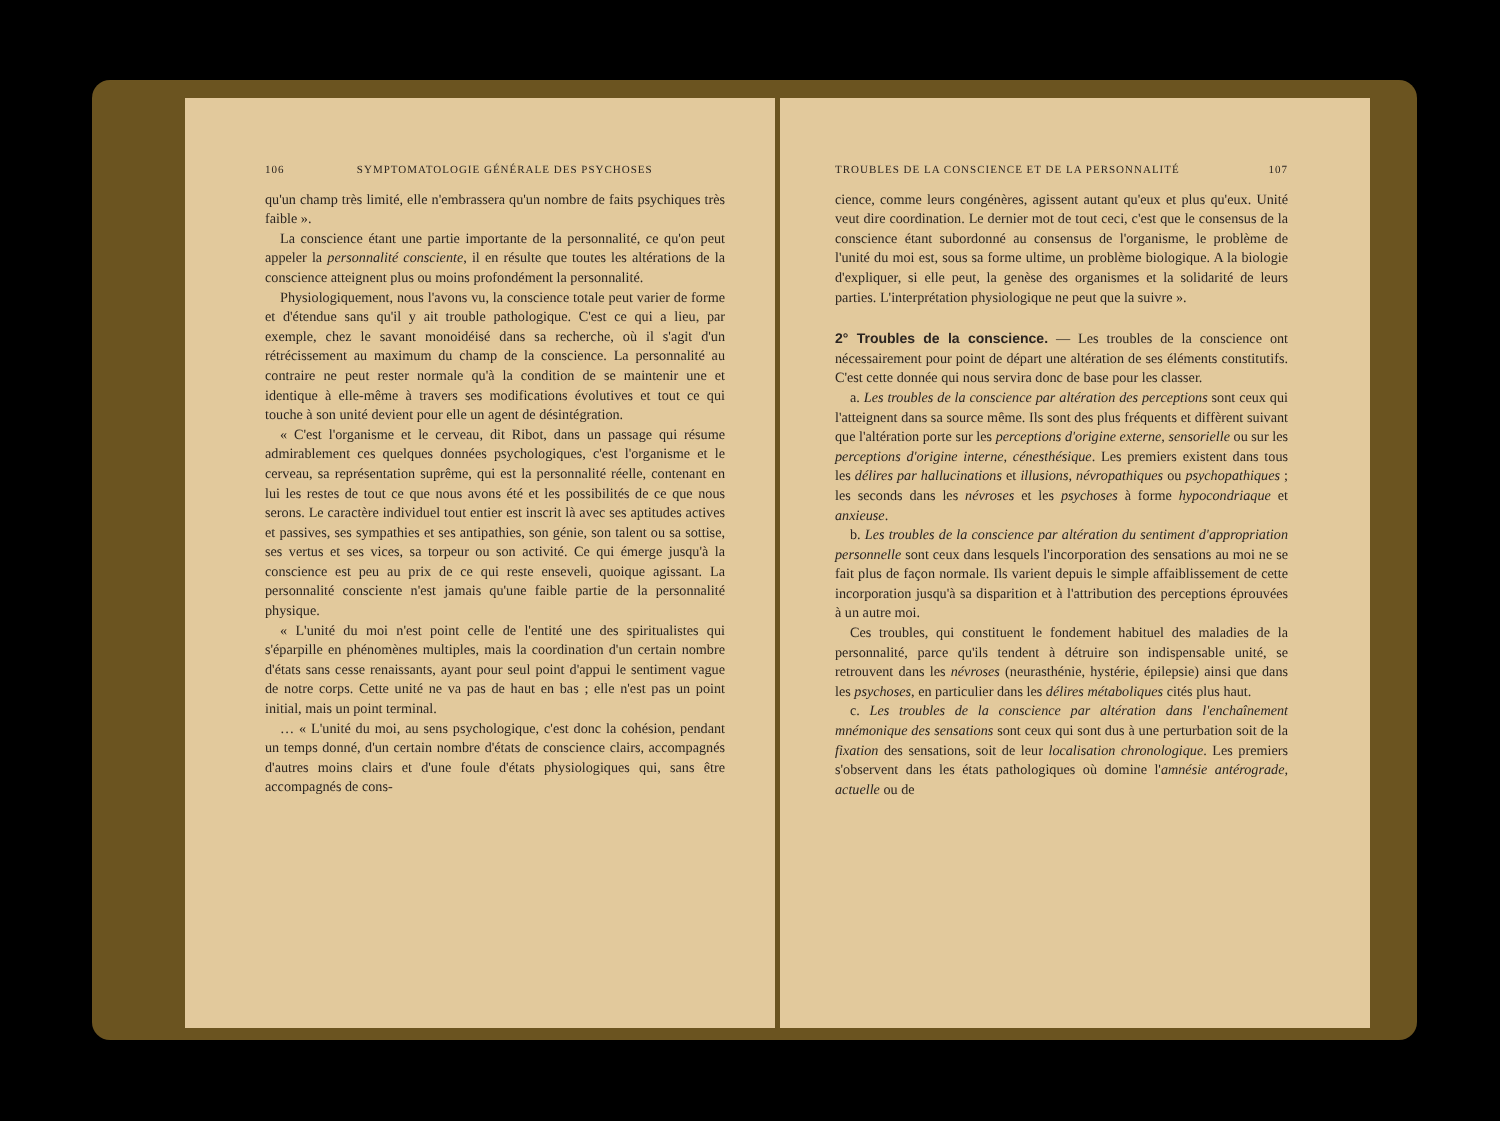106 SYMPTOMATOLOGIE GÉNÉRALE DES PSYCHOSES
qu'un champ très limité, elle n'embrassera qu'un nombre de faits psychiques très faible ».
La conscience étant une partie importante de la personnalité, ce qu'on peut appeler la personnalité consciente, il en résulte que toutes les altérations de la conscience atteignent plus ou moins profondément la personnalité.
Physiologiquement, nous l'avons vu, la conscience totale peut varier de forme et d'étendue sans qu'il y ait trouble pathologique. C'est ce qui a lieu, par exemple, chez le savant monoidéisé dans sa recherche, où il s'agit d'un rétrécissement au maximum du champ de la conscience. La personnalité au contraire ne peut rester normale qu'à la condition de se maintenir une et identique à elle-même à travers ses modifications évolutives et tout ce qui touche à son unité devient pour elle un agent de désintégration.
« C'est l'organisme et le cerveau, dit Ribot, dans un passage qui résume admirablement ces quelques données psychologiques, c'est l'organisme et le cerveau, sa représentation suprême, qui est la personnalité réelle, contenant en lui les restes de tout ce que nous avons été et les possibilités de ce que nous serons. Le caractère individuel tout entier est inscrit là avec ses aptitudes actives et passives, ses sympathies et ses antipathies, son génie, son talent ou sa sottise, ses vertus et ses vices, sa torpeur ou son activité. Ce qui émerge jusqu'à la conscience est peu au prix de ce qui reste enseveli, quoique agissant. La personnalité consciente n'est jamais qu'une faible partie de la personnalité physique.
« L'unité du moi n'est point celle de l'entité une des spiritualistes qui s'éparpille en phénomènes multiples, mais la coordination d'un certain nombre d'états sans cesse renaissants, ayant pour seul point d'appui le sentiment vague de notre corps. Cette unité ne va pas de haut en bas ; elle n'est pas un point initial, mais un point terminal.
… « L'unité du moi, au sens psychologique, c'est donc la cohésion, pendant un temps donné, d'un certain nombre d'états de conscience clairs, accompagnés d'autres moins clairs et d'une foule d'états physiologiques qui, sans être accompagnés de cons-
TROUBLES DE LA CONSCIENCE ET DE LA PERSONNALITÉ 107
cience, comme leurs congénères, agissent autant qu'eux et plus qu'eux. Unité veut dire coordination. Le dernier mot de tout ceci, c'est que le consensus de la conscience étant subordonné au consensus de l'organisme, le problème de l'unité du moi est, sous sa forme ultime, un problème biologique. A la biologie d'expliquer, si elle peut, la genèse des organismes et la solidarité de leurs parties. L'interprétation physiologique ne peut que la suivre ».
2° Troubles de la conscience.
— Les troubles de la conscience ont nécessairement pour point de départ une altération de ses éléments constitutifs. C'est cette donnée qui nous servira donc de base pour les classer.
a. Les troubles de la conscience par altération des perceptions sont ceux qui l'atteignent dans sa source même. Ils sont des plus fréquents et diffèrent suivant que l'altération porte sur les perceptions d'origine externe, sensorielle ou sur les perceptions d'origine interne, cénesthésique. Les premiers existent dans tous les délires par hallucinations et illusions, névropathiques ou psychopathiques ; les seconds dans les névroses et les psychoses à forme hypocondriaque et anxieuse.
b. Les troubles de la conscience par altération du sentiment d'appropriation personnelle sont ceux dans lesquels l'incorporation des sensations au moi ne se fait plus de façon normale. Ils varient depuis le simple affaiblissement de cette incorporation jusqu'à sa disparition et à l'attribution des perceptions éprouvées à un autre moi.
Ces troubles, qui constituent le fondement habituel des maladies de la personnalité, parce qu'ils tendent à détruire son indispensable unité, se retrouvent dans les névroses (neurasthénie, hystérie, épilepsie) ainsi que dans les psychoses, en particulier dans les délires métaboliques cités plus haut.
c. Les troubles de la conscience par altération dans l'enchaînement mnémonique des sensations sont ceux qui sont dus à une perturbation soit de la fixation des sensations, soit de leur localisation chronologique. Les premiers s'observent dans les états pathologiques où domine l'amnésie antérograde, actuelle ou de